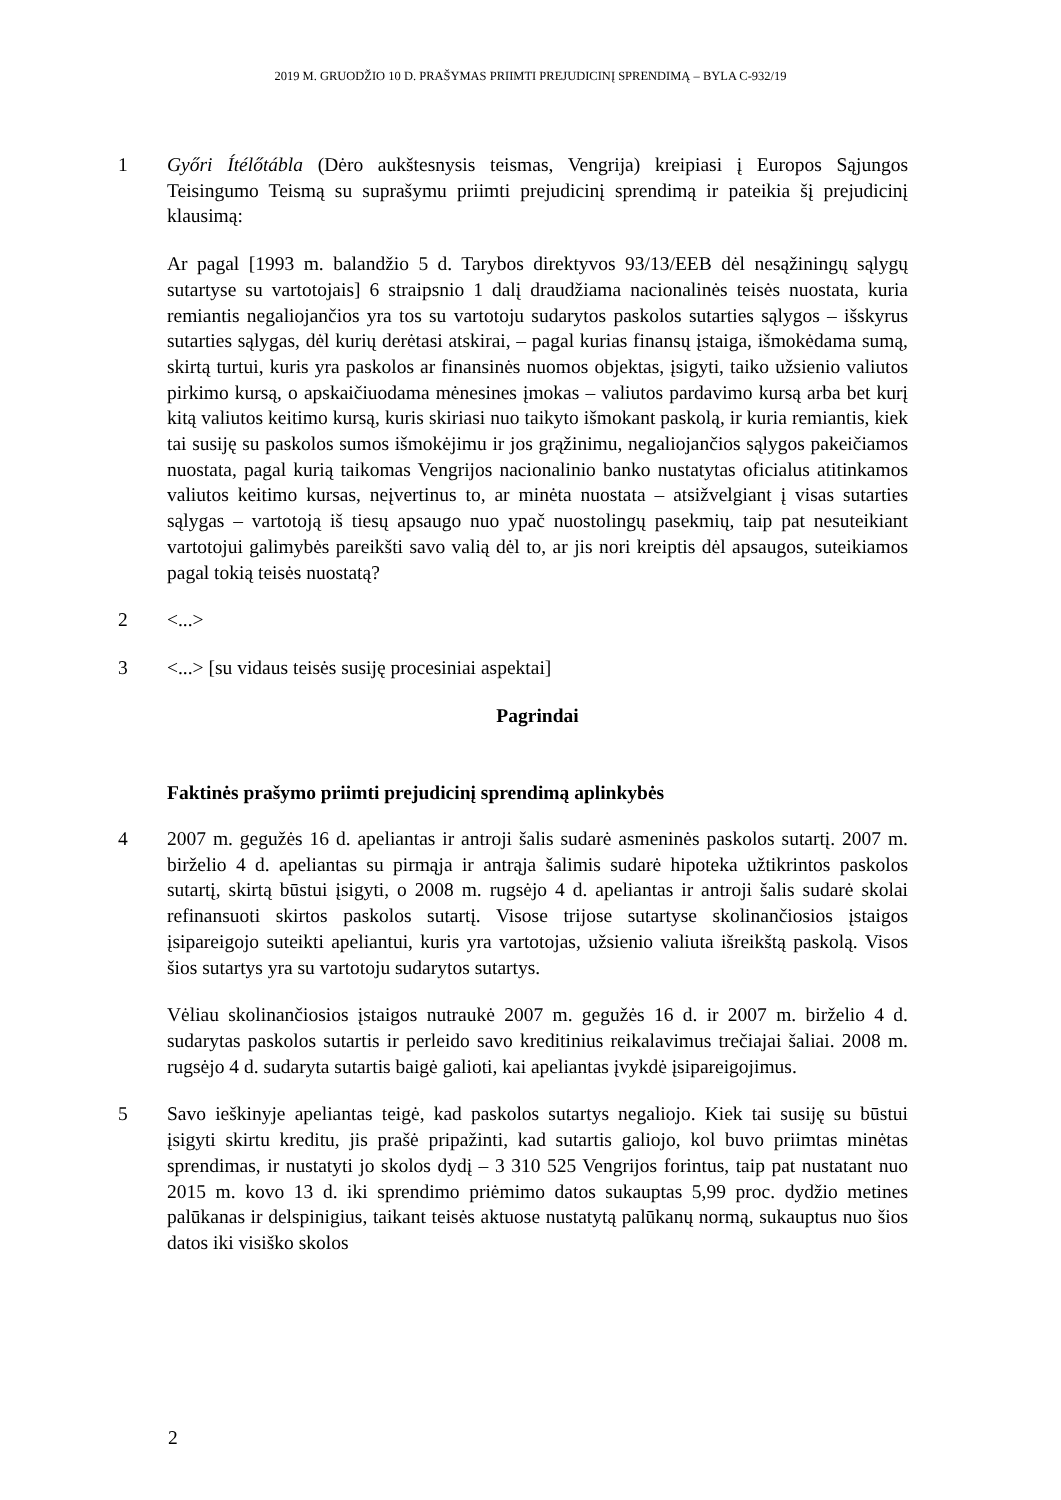2019 M. GRUODŽIO 10 D. PRAŠYMAS PRIIMTI PREJUDICINĮ SPRENDIMĄ – BYLA C-932/19
1 Győri Ítélőtábla (Dėro aukštesnysis teismas, Vengrija) kreipiasi į Europos Sąjungos Teisingumo Teismą su suprašymu priimti prejudicinį sprendimą ir pateikia šį prejudicinį klausimą:
Ar pagal [1993 m. balandžio 5 d. Tarybos direktyvos 93/13/EEB dėl nesąžiningų sąlygų sutartyse su vartotojais] 6 straipsnio 1 dalį draudžiama nacionalinės teisės nuostata, kuria remiantis negaliojančios yra tos su vartotoju sudarytos paskolos sutarties sąlygos – išskyrus sutarties sąlygas, dėl kurių derėtasi atskirai, – pagal kurias finansų įstaiga, išmokėdama sumą, skirtą turtui, kuris yra paskolos ar finansinės nuomos objektas, įsigyti, taiko užsienio valiutos pirkimo kursą, o apskaičiuodama mėnesines įmokas – valiutos pardavimo kursą arba bet kurį kitą valiutos keitimo kursą, kuris skiriasi nuo taikyto išmokant paskolą, ir kuria remiantis, kiek tai susiję su paskolos sumos išmokėjimu ir jos grąžinimu, negaliojančios sąlygos pakeičiamos nuostata, pagal kurią taikomas Vengrijos nacionalinio banko nustatytas oficialus atitinkamos valiutos keitimo kursas, neįvertinus to, ar minėta nuostata – atsižvelgiant į visas sutarties sąlygas – vartotoją iš tiesų apsaugo nuo ypač nuostolingų pasekmių, taip pat nesuteikiant vartotojui galimybės pareikšti savo valią dėl to, ar jis nori kreiptis dėl apsaugos, suteikiamos pagal tokią teisės nuostatą?
2 <...>
3 <...> [su vidaus teisės susiję procesiniai aspektai]
Pagrindai
Faktinės prašymo priimti prejudicinį sprendimą aplinkybės
4 2007 m. gegužės 16 d. apeliantas ir antroji šalis sudarė asmeninės paskolos sutartį. 2007 m. birželio 4 d. apeliantas su pirmąja ir antrąja šalimis sudarė hipoteka užtikrintos paskolos sutartį, skirtą būstui įsigyti, o 2008 m. rugsėjo 4 d. apeliantas ir antroji šalis sudarė skolai refinansuoti skirtos paskolos sutartį. Visose trijose sutartyse skolinančiosios įstaigos įsipareigojo suteikti apeliantui, kuris yra vartotojas, užsienio valiuta išreikštą paskolą. Visos šios sutartys yra su vartotoju sudarytos sutartys.
Vėliau skolinančiosios įstaigos nutraukė 2007 m. gegužės 16 d. ir 2007 m. birželio 4 d. sudarytas paskolos sutartis ir perleido savo kreditinius reikalavimus trečiajai šaliai. 2008 m. rugsėjo 4 d. sudaryta sutartis baigė galioti, kai apeliantas įvykdė įsipareigojimus.
5 Savo ieškinyje apeliantas teigė, kad paskolos sutartys negaliojo. Kiek tai susiję su būstui įsigyti skirtu kreditu, jis prašė pripažinti, kad sutartis galiojo, kol buvo priimtas minėtas sprendimas, ir nustatyti jo skolos dydį – 3 310 525 Vengrijos forintus, taip pat nustatant nuo 2015 m. kovo 13 d. iki sprendimo priėmimo datos sukauptas 5,99 proc. dydžio metines palūkanas ir delspinigius, taikant teisės aktuose nustatytą palūkanų normą, sukauptus nuo šios datos iki visiško skolos
2